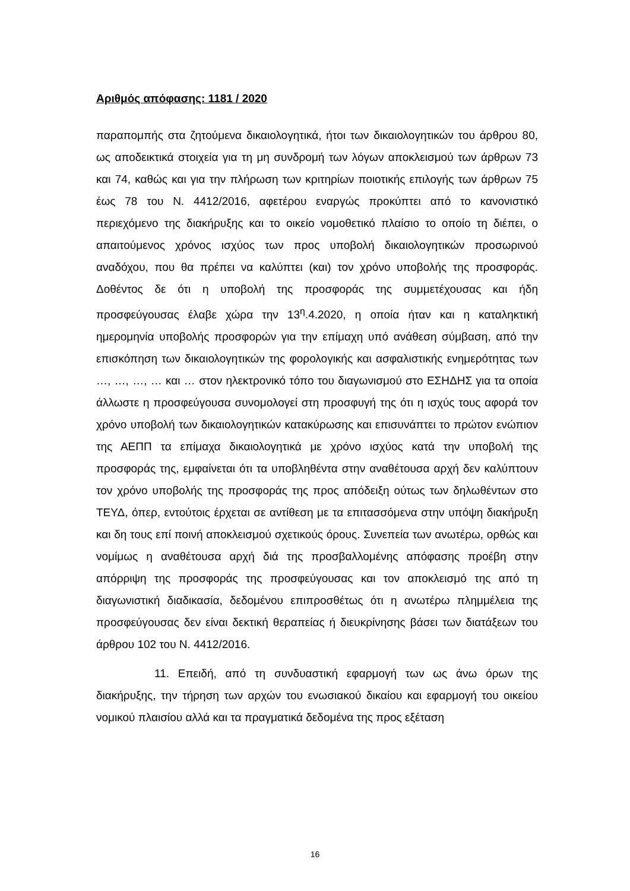Αριθμός απόφασης: 1181 / 2020
παραπομπής στα ζητούμενα δικαιολογητικά, ήτοι των δικαιολογητικών του άρθρου 80, ως αποδεικτικά στοιχεία για τη μη συνδρομή των λόγων αποκλεισμού των άρθρων 73 και 74, καθώς και για την πλήρωση των κριτηρίων ποιοτικής επιλογής των άρθρων 75 έως 78 του Ν. 4412/2016, αφετέρου εναργώς προκύπτει από το κανονιστικό περιεχόμενο της διακήρυξης και το οικείο νομοθετικό πλαίσιο το οποίο τη διέπει, ο απαιτούμενος χρόνος ισχύος των προς υποβολή δικαιολογητικών προσωρινού αναδόχου, που θα πρέπει να καλύπτει (και) τον χρόνο υποβολής της προσφοράς. Δοθέντος δε ότι η υποβολή της προσφοράς της συμμετέχουσας και ήδη προσφεύγουσας έλαβε χώρα την 13<sup>η</sup>.4.2020, η οποία ήταν και η καταληκτική ημερομηνία υποβολής προσφορών για την επίμαχη υπό ανάθεση σύμβαση, από την επισκόπηση των δικαιολογητικών της φορολογικής και ασφαλιστικής ενημερότητας των …, …, …, … και … στον ηλεκτρονικό τόπο του διαγωνισμού στο ΕΣΗΔΗΣ για τα οποία άλλωστε η προσφεύγουσα συνομολογεί στη προσφυγή της ότι η ισχύς τους αφορά τον χρόνο υποβολή των δικαιολογητικών κατακύρωσης και επισυνάπτει το πρώτον ενώπιον της ΑΕΠΠ τα επίμαχα δικαιολογητικά με χρόνο ισχύος κατά την υποβολή της προσφοράς της, εμφαίνεται ότι τα υποβληθέντα στην αναθέτουσα αρχή δεν καλύπτουν τον χρόνο υποβολής της προσφοράς της προς απόδειξη ούτως των δηλωθέντων στο ΤΕΥΔ, όπερ, εντούτοις έρχεται σε αντίθεση με τα επιτασσόμενα στην υπόψη διακήρυξη και δη τους επί ποινή αποκλεισμού σχετικούς όρους. Συνεπεία των ανωτέρω, ορθώς και νομίμως η αναθέτουσα αρχή διά της προσβαλλομένης απόφασης προέβη στην απόρριψη της προσφοράς της προσφεύγουσας και τον αποκλεισμό της από τη διαγωνιστική διαδικασία, δεδομένου επιπροσθέτως ότι η ανωτέρω πλημμέλεια της προσφεύγουσας δεν είναι δεκτική θεραπείας ή διευκρίνησης βάσει των διατάξεων του άρθρου 102 του Ν. 4412/2016.
11. Επειδή, από τη συνδυαστική εφαρμογή των ως άνω όρων της διακήρυξης, την τήρηση των αρχών του ενωσιακού δικαίου και εφαρμογή του οικείου νομικού πλαισίου αλλά και τα πραγματικά δεδομένα της προς εξέταση
16